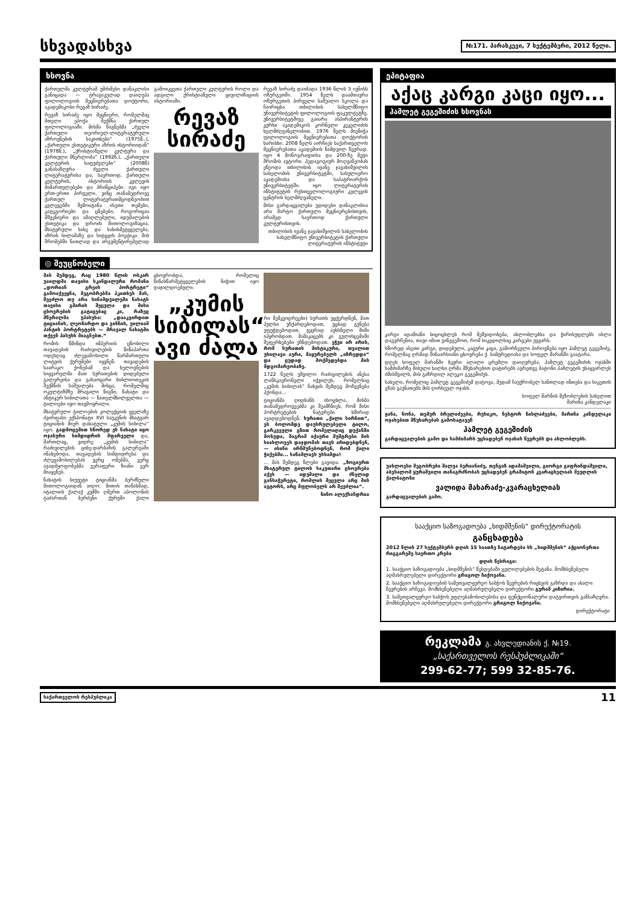სხვადასხვა
№171. პარასკევი, 7 სექტემბერი, 2012 წელი.
ხსოვნა
ქართულმა კულტურამ უმძიმესი დანაკლისი განიცადა — ტრაგიკულად დაიღუპა ფილოლოგიის მეცნიერებათა დოქტორი, აკადემიკოსი რევაზ სირაძე.
რევაზ სირაძე იყო მეცნიერი, რომელმაც მთელი ეპოქა შექმნა ქართულ ფილოლოგიაში. მისმა წიგნებმა „ძველი ქართული თეორიულ-ლიტერატურული აზროვნების საკითხები“ (1975წ.,), „ქართული ესთეტიკური აზრის ისტორიიდან“ (1978წ.), „ქრისტიანული კულტურა და ქართული მწერლობა“ (1992წ.), „ქართული კულტურის საფუძვლები“ (2008წ) განასაზღვრა ძველი ქართული ლიტერატურისა და, საერთოდ, ქართული კულტურის, ისტორიის კვლევის მიმართულებები და პრინციპები. იგი იყო ერთ-ერთი პირველი, ვინც თანამედროვე ქართულ ლიტერატურათმცოდნეობით კვლევებში შემოიტანა ისეთი თემები, კატეგორიები და ცნებები, როგორიცაა მშვენიერი და ამაღლებული, იდუმალების ესთეტიკა და დროის მითოლოგიზაცია, მხატვრული სახე და სახისმეტყველება, აზრის სილამაზე და სიტყვის პოეტიკა. მის შრომებში ნათლად და არგუმენტირებულად გამოიკვეთა ქართული კულტურის როლი და ადგილი ქრისტიანული ცივილიზაციის ისტორიაში.
რევაზ სირაძე
რევაზ სირაძე დაიბადა 1936 წლის 3 ივნისს ოზურგეთში. 1954 წელს დაამთავრა ოზურგეთის პირველი საშუალო სკოლა და ჩაირიცხა თბილისის სახელმწიფო უნივერსიტეტის ფილოლოგიის ფაკულტეტზე. უნივერსიტეტშივე გაიარა ასპირანტურის კურსი აკადემიკოს კორნელი კეკელიძის ხელმძღვანელობით. 1976 წელს მიენიჭა ფილოლოგიის მეცნიერებათა დოქტორის ხარისხი. 2008 წელს აირჩიეს საქართველოს მეცნიერებათა აკადემიის ნამდვილ წევრად. იყო 4 მონოგრაფიისა და 200-ზე მეტი შრომის ავტორი. პედაგოგიურ მოღვაწეობას ეწეოდა თბილისის ივანე ჯავახიშვილის სახელობის უნივერსიტეტში, სასულიერო აკადემიასა და საპატრიარქოს უნივერსიტეტში. იყო ლიტერატურის ინსტიტუტის რუსთველოლოგიური კვლევის ცენტრის ხელმძღვანელი.
მისი გარდაცვალება უდიდესი დანაკლისია არა მარტო ქართული მეცნიერებისთვის, არამედ საერთოდ ქართული კულტურისთვის.
თბილისის ივანე ჯავახიშვილის სახელობის სახელმწიფო უნივერსიტეტის ქართული ლიტერატურის ინსტიტუტი
◎ შეუცნობელი
მას შემდეგ, რაც 1980 წლის ოსკარ უაილდმა თავისი სკანდალური რომანი „დორიან გრეის პორტრეტი“ გამოაქვეყნა, მეგობრებმა ჰკითხეს მას, შეეძლო თუ არა სინამდვილეში ნახატს თავისი გმირის შეცვლა და მისი ცხოვრების გატაცებაც კი, რაზეც მწერალმა უპასუხა: „დააკვირდით ტიციანის, ლეონარდო და ვინჩის, უილიამ ჰანტის პორტრეტებს — მრავალ ნახატში თქვენ პასუხს მიაგნებთ.“
რომის წმინდა იმპერიის ცნობილი თავადების რაძივილების წინაპართა ოდესღაც ძლევამოსილი წარმართული ლიტვის ქურუმები იყვნენ. თავადების საარაკო ქონებამ და ხელოვნების სიყვარულმა მათ სურათების დიდებული გალერეისა და გასაოცარი ბიბლიოთეკის შექმნის საშუალება მისცა, რომელშიც ოკულტიზმზე მრავალი წიგნი, ნახატი და ანტიკურ სიბილათა — ნათელმხილველთა — ტილოები იყო თავმოყრილი.
მხატვრული ტილოების კოლექციის ყველაზე ძვირფასი ექსპონატი XVI საუკუნის მხატვარ ტიციანის მიერ დახატული „კუმის სიბილა“ იყო. გადმოცემით სწორედ ეს ნახატი იყო ოჯახური სიმდიდრის მფარველი და, მართლაც, ვიდრე „კუმის სიბილა“ რაძივილების ციხე-დარბაზის გალერეაში ინახებოდა, თავადების სიმდიდრესა და ძლევამოსილებას ვერც ომებმა, ვერც ავადმყოფობებმა ვერაფერი ზიანი ვერ მიაყენეს.
ნახატის სიუჟეტი ტიციანმა ბერძნული მითოლოგიიდან აიღო: მითის თანახმად, იტალიის ქალაქ კუმში ღმერთ აპოლონის ტაძართან ბერძენი ქურუმი ქალი ცხოვრობდა, რომელიც წინასწარმეტყველების ნიჭით იყო დაჯილდოებული.
„კუმის სიბილას“ ავი ძალა
რი მემკვიდრეები) სურათს უცქერდნენ, მათ პულსი უჩქარდებოდათ, უცბად გუნება უფუჭდებოდათ, უეცრად აუხსნელი შიში იპყრობდათ. მამაკაცებს კი გულისცემაში შეფერხებები უჩნდებოდათ. ეჭვი არ არის, რომ სურათის მისტიკური, თვალით უხილავი აურა, მაყურებელს „იზრედდა“ და ცუდად მოქმედებდა მის მდგომარეობაზე.
1722 წელს უშვილო რაძივილების ანესა ლანსკაერონელი იქვილეს, რომელსაც „კუმის სიბილას“ ნახვის შემდეგ მოჩვენება ჰქონდა...
ტიციანმა ღიდხანს ისოცხლა, მისმა თანამედროვეებმა კი შეამჩნიეს, რომ მისი პორტრეტების ნატურები ხშირად ავადდებოდნენ. სურათი „ქალი სირჩით“, ეს ბოლომდე დაუსრულებელი ტილო, გარკვეული გზით რომელიღაც დუქანში მოხვდა, მაგრამ იქაური მუშტრები მის სიახლოვეს დაჯდომას თავს არიდებდნენ, — ისინი ირწმუნებოდნენ, რომ ქალი ჭიქებში... საწამლავს უსხამდა!
... მას შემდეგ წლები გავიდა. „ზოგიერთ მხატვრულ ტილოს საკუთარი ცხოვრება აქვს — იდუმალი და ძნელად განსაჭვრეტი, რომლის შეცვლა არც მის ავტორს, არც მფლობელს არ შეუძლია“.
ნინო ალექსანდრია
ეპიტაფია
აქაც კარგი კაცი იყო...
ჰამლეტ გეგეშიძის ხსოვნას
კარგი ადამიანი სიცოცხლეს რომ მეშვიდოხება, ახლობლებსა და ჭირისუფლებს ისლა დაგვრჩენია, თავი იმით ვინუგეშოთ, რომ სიკვდილსაც კარგები უყვარს.
სწორედ ასეთი კარგი, დიდებული, კაცური კაცი, გამორჩეული პიროვნება იყო ჰამლეტ გეგეშიძე, რომელმაც ღრმად შინაარსიანი ცხოვრება ქ. სამტრედიასა და სოფელ მარანში გაატარა.
დღეს სოფელ მარანში ბევრი ალალი ცრემლი დაიღვრება, ჰამლეტ გეგეშიძის ოჯახში სამძიმარზე მისული ხალხი ღრმა მწუხარებით დატირებს აგრეთვე ბატონი ჰამლეტის უსაყვარლეს ძმისშვილს, მის გაზრდილ ალეკო გეგეშიძეს.
სახელი, რომელიც ჰამლეტ გეგეშიძემ დატოვა, მუდამ ჩაუქრობელ სანთლად ინთება და სიკეთის გზას გაუნათებს მის ღირსეულ ოჯახს.
სოფელ მარნის მეზობლების სახელით
მარინა კანდელაკი
ჟანა, ნონა, თემურ ბრელიძეები, რუსიკო, ნესტორ ჩიხლაძეები, მარინა კანდელაკი ოჯახებით მწუხარებას გამოხატავენ
ჰამლეტ გეგეშიძის
გარდაცვალების გამო და სამძიმარს უცხადებენ ოჯახის წევრებს და ახლობლებს.
უახლოესი მეგობრები შალვა ბერიანიძე, თენგიზ ადამაშვილი, გიორგი გაფრინდაშვილი, აბესალომ ყურაშვილი თანაგრძნობას უცხადებენ გრამიტონ კვარაცხელიას მეუღლის ქალბატონი
ვალიდა მახარაძე-კვარაცხელიას
გარდაცვალების გამო.
სააქციო საზოგადოება „ხიდმშენის“ დირექტორატის
განცხადება
2012 წლის 27 სექტემბერს დღის 15 საათზე ჩატარდება სს „ხიდმშენის“ აქციონერთა რიგგარეშე საერთო კრება
დღის წესრიგი:
1. სააქციო საზოგადოება „ხიდმშენის“ წესდებაში ცვლილებების შეტანა. მომხსენებელი აღმასრულებელი დირექტორი გრიგოლ ჩიქოვანი.
2. სააქციო საზოგადოების სამეთვალყურეო საბჭოს წევრების რიცხვის გაზრდა და ახალი წევრების არჩევა. მომხსენებელი აღმასრულებელი დირექტორი გურამ კიზირია.
3. სამეთვალყურეო საბჭოს უფლებამოსილებისა და ფუნქციონალური დატვირთვის განსაზღვრა. მომხსენებელი აღმასრულებელი დირექტორი გრიგოლ ჩიქოვანი.
დირექტორატი
რეკლამა გ. ახვლედიანის ქ. №19.
„საქართველოს რესპუბლიკაში“
299-62-77; 599 32-85-76.
საქართველოს რესპუბლიკა 11